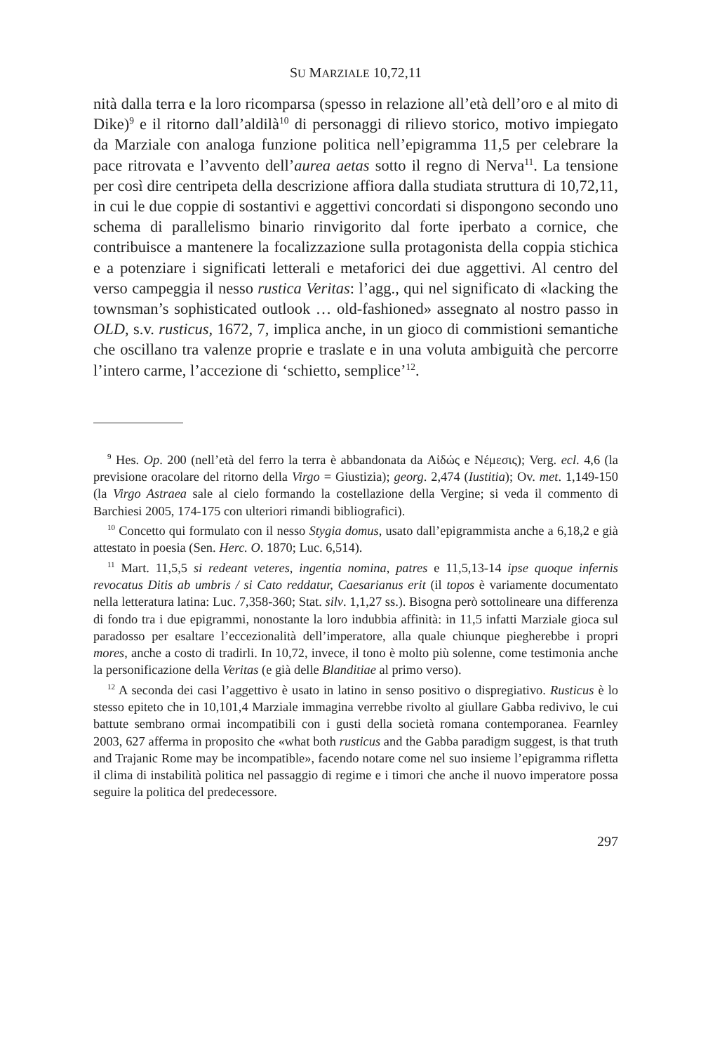SU MARZIALE 10,72,11
nità dalla terra e la loro ricomparsa (spesso in relazione all’età dell’oro e al mito di Dike)<sup>9</sup> e il ritorno dall’aldilà<sup>10</sup> di personaggi di rilievo storico, motivo impiegato da Marziale con analoga funzione politica nell’epigramma 11,5 per celebrare la pace ritrovata e l’avvento dell’aurea aetas sotto il regno di Nerva<sup>11</sup>. La tensione per così dire centripeta della descrizione affiora dalla studiata struttura di 10,72,11, in cui le due coppie di sostantivi e aggettivi concordati si dispongono secondo uno schema di parallelismo binario rinvigorito dal forte iperbato a cornice, che contribuisce a mantenere la focalizzazione sulla protagonista della coppia stichica e a potenziare i significati letterali e metaforici dei due aggettivi. Al centro del verso campeggia il nesso rustica Veritas: l’agg., qui nel significato di «lacking the townsman’s sophisticated outlook … old-fashioned» assegnato al nostro passo in OLD, s.v. rusticus, 1672, 7, implica anche, in un gioco di commistioni semantiche che oscillano tra valenze proprie e traslate e in una voluta ambiguità che percorre l’intero carme, l’accezione di ‘schietto, semplice’<sup>12</sup>.
<sup>9</sup> Hes. Op. 200 (nell’età del ferro la terra è abbandonata da Αἰδώς e Νέμεσις); Verg. ecl. 4,6 (la previsione oracolare del ritorno della Virgo = Giustizia); georg. 2,474 (Iustitia); Ov. met. 1,149-150 (la Virgo Astraea sale al cielo formando la costellazione della Vergine; si veda il commento di Barchiesi 2005, 174-175 con ulteriori rimandi bibliografici).
<sup>10</sup> Concetto qui formulato con il nesso Stygia domus, usato dall’epigrammista anche a 6,18,2 e già attestato in poesia (Sen. Herc. O. 1870; Luc. 6,514).
<sup>11</sup> Mart. 11,5,5 si redeant veteres, ingentia nomina, patres e 11,5,13-14 ipse quoque infernis revocatus Ditis ab umbris / si Cato reddatur, Caesarianus erit (il topos è variamente documentato nella letteratura latina: Luc. 7,358-360; Stat. silv. 1,1,27 ss.). Bisogna però sottolineare una differenza di fondo tra i due epigrammi, nonostante la loro indubbia affinità: in 11,5 infatti Marziale gioca sul paradosso per esaltare l’eccezionalità dell’imperatore, alla quale chiunque piegherebbe i propri mores, anche a costo di tradirli. In 10,72, invece, il tono è molto più solenne, come testimonia anche la personificazione della Veritas (e già delle Blanditiae al primo verso).
<sup>12</sup> A seconda dei casi l’aggettivo è usato in latino in senso positivo o dispregiativo. Rusticus è lo stesso epiteto che in 10,101,4 Marziale immagina verrebbe rivolto al giullare Gabba redivivo, le cui battute sembrano ormai incompatibili con i gusti della società romana contemporanea. Fearnley 2003, 627 afferma in proposito che «what both rusticus and the Gabba paradigm suggest, is that truth and Trajanic Rome may be incompatible», facendo notare come nel suo insieme l’epigramma rifletta il clima di instabilità politica nel passaggio di regime e i timori che anche il nuovo imperatore possa seguire la politica del predecessore.
297